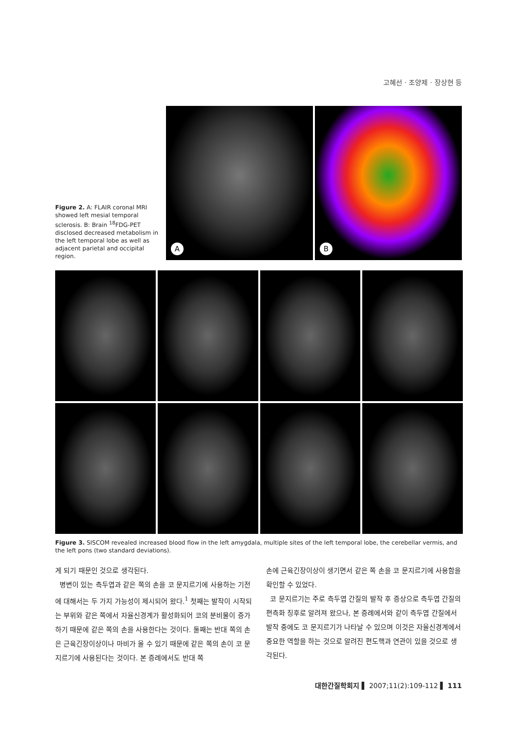고혜선 · 조양제 · 장상현 등
Figure 2. A: FLAIR coronal MRI showed left mesial temporal sclerosis. B: Brain <sup>18</sup>FDG-PET disclosed decreased metabolism in the left temporal lobe as well as adjacent parietal and occipital region.
A
B
Figure 3. SISCOM revealed increased blood flow in the left amygdala, multiple sites of the left temporal lobe, the cerebellar vermis, and the left pons (two standard deviations).
게 되기 때문인 것으로 생각된다.
병변이 있는 측두엽과 같은 쪽의 손을 코 문지르기에 사용하는 기전에 대해서는 두 가지 가능성이 제시되어 왔다.<sup>1</sup> 첫째는 발작이 시작되는 부위와 같은 쪽에서 자율신경계가 활성화되어 코의 분비물이 증가하기 때문에 같은 쪽의 손을 사용한다는 것이다. 둘째는 반대 쪽의 손은 근육긴장이상이나 마비가 올 수 있기 때문에 같은 쪽의 손이 코 문지르기에 사용된다는 것이다. 본 증례에서도 반대 쪽
손에 근육긴장이상이 생기면서 같은 쪽 손을 코 문지르기에 사용함을 확인할 수 있었다.
코 문지르기는 주로 측두엽 간질의 발작 후 증상으로 측두엽 간질의 편측화 징후로 알려져 왔으나, 본 증례에서와 같이 측두엽 간질에서 발작 중에도 코 문지르기가 나타날 수 있으며 이것은 자율신경계에서 중요한 역할을 하는 것으로 알려진 편도핵과 연관이 있을 것으로 생각된다.
대한간질학회지 ▌ 2007;11(2):109-112 ▌ 111